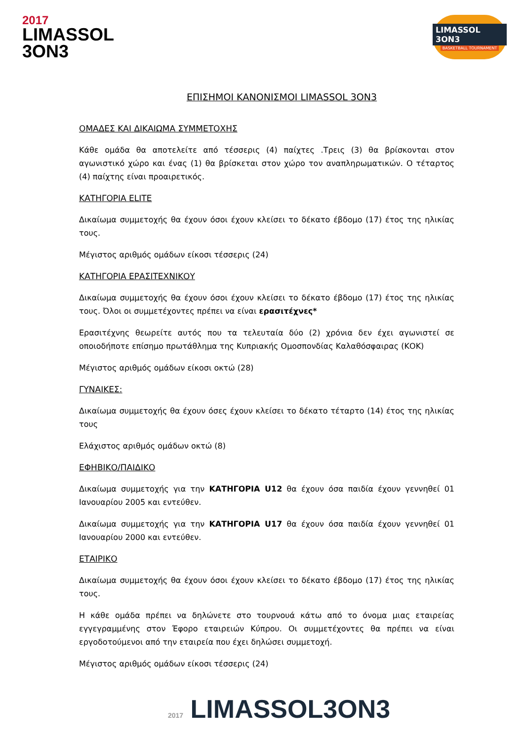2017
LIMASSOL
3ON3
LIMASSOL 3ON3
BASKETBALL TOURNAMENT
ΕΠΙΣΗΜΟΙ ΚΑΝΟΝΙΣΜΟΙ LIMASSOL 3ON3
ΟΜΑΔΕΣ ΚΑΙ ΔΙΚΑΙΩΜΑ ΣΥΜΜΕΤΟΧΗΣ
Κάθε ομάδα θα αποτελείτε από τέσσερις (4) παίχτες .Τρεις (3) θα βρίσκονται στον αγωνιστικό χώρο και ένας (1) θα βρίσκεται στον χώρο τον αναπληρωματικών. Ο τέταρτος (4) παίχτης είναι προαιρετικός.
ΚΑΤΗΓΟΡΙΑ ELITE
Δικαίωμα συμμετοχής θα έχουν όσοι έχουν κλείσει το δέκατο έβδομο (17) έτος της ηλικίας τους.
Μέγιστος αριθμός ομάδων είκοσι τέσσερις (24)
ΚΑΤΗΓΟΡΙΑ ΕΡΑΣΙΤΕΧΝΙΚΟΥ
Δικαίωμα συμμετοχής θα έχουν όσοι έχουν κλείσει το δέκατο έβδομο (17) έτος της ηλικίας τους. Όλοι οι συμμετέχοντες πρέπει να είναι ερασιτέχνες*
Ερασιτέχνης θεωρείτε αυτός που τα τελευταία δύο (2) χρόνια δεν έχει αγωνιστεί σε οποιοδήποτε επίσημο πρωτάθλημα της Κυπριακής Ομοσπονδίας Καλαθόσφαιρας (ΚΟΚ)
Μέγιστος αριθμός ομάδων είκοσι οκτώ (28)
ΓΥΝΑΙΚΕΣ:
Δικαίωμα συμμετοχής θα έχουν όσες έχουν κλείσει το δέκατο τέταρτο (14) έτος της ηλικίας τους
Ελάχιστος αριθμός ομάδων οκτώ (8)
ΕΦΗΒΙΚΟ/ΠΑΙΔΙΚΟ
Δικαίωμα συμμετοχής για την ΚΑΤΗΓΟΡΙΑ U12 θα έχουν όσα παιδία έχουν γεννηθεί 01 Ιανουαρίου 2005 και εντεύθεν.
Δικαίωμα συμμετοχής για την ΚΑΤΗΓΟΡΙΑ U17 θα έχουν όσα παιδία έχουν γεννηθεί 01 Ιανουαρίου 2000 και εντεύθεν.
ΕΤΑΙΡΙΚΟ
Δικαίωμα συμμετοχής θα έχουν όσοι έχουν κλείσει το δέκατο έβδομο (17) έτος της ηλικίας τους.
Η κάθε ομάδα πρέπει να δηλώνετε στο τουρνουά κάτω από το όνομα μιας εταιρείας εγγεγραμμένης στον Έφορο εταιρειών Κύπρου. Οι συμμετέχοντες θα πρέπει να είναι εργοδοτούμενοι από την εταιρεία που έχει δηλώσει συμμετοχή.
Μέγιστος αριθμός ομάδων είκοσι τέσσερις (24)
2017 LIMASSOL3ON3